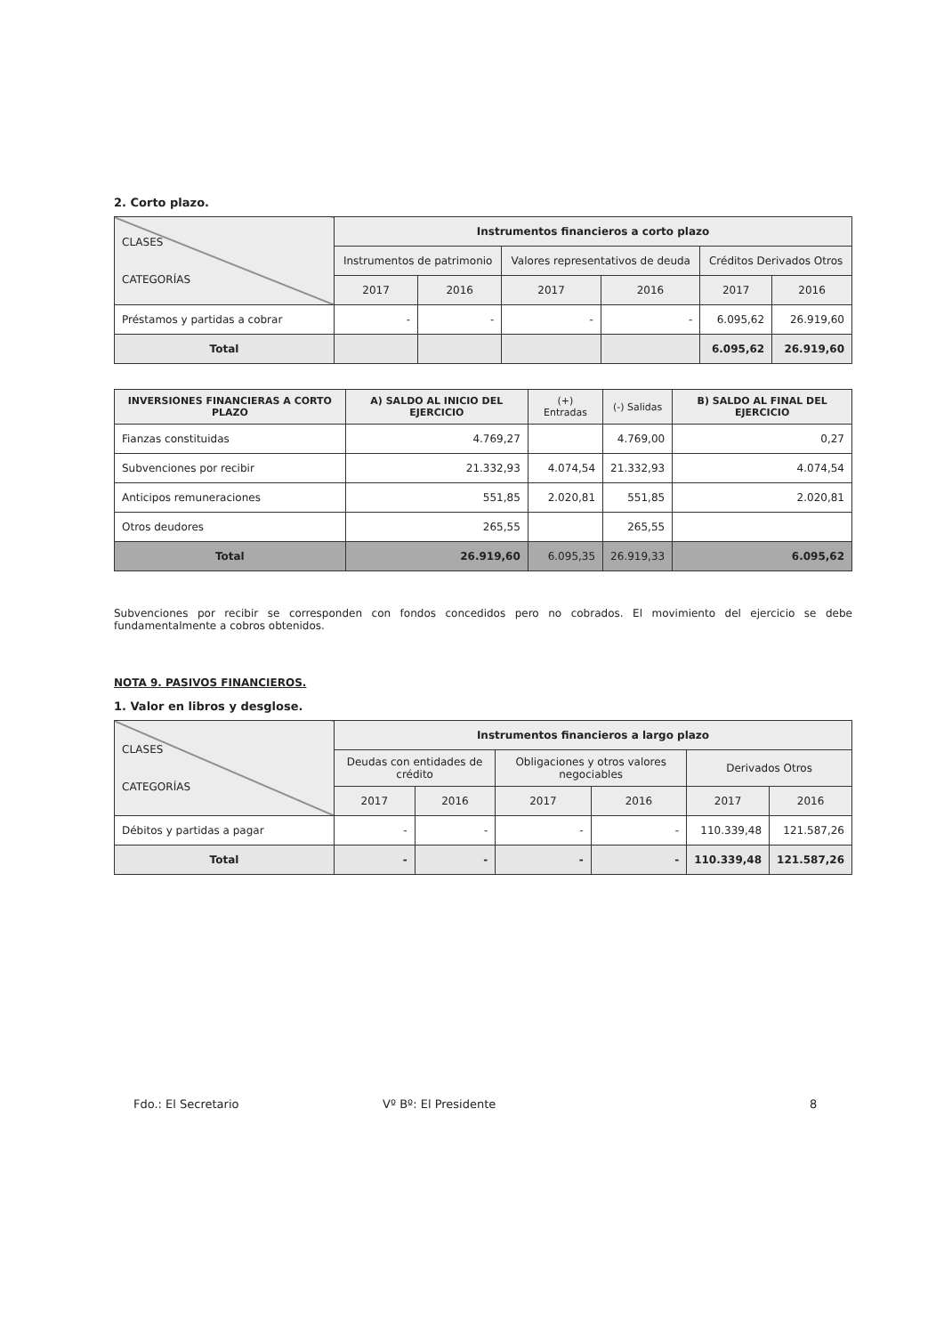2. Corto plazo.
| CLASES CATEGORÍAS | Instrumentos financieros a corto plazo | | | | | |
| --- | --- | --- | --- | --- | --- | --- |
| | Instrumentos de patrimonio | | Valores representativos de deuda | | Créditos Derivados Otros | |
| | 2017 | 2016 | 2017 | 2016 | 2017 | 2016 |
| Préstamos y partidas a cobrar | - | - | - | - | 6.095,62 | 26.919,60 |
| Total | | | | | 6.095,62 | 26.919,60 |
| INVERSIONES FINANCIERAS A CORTO PLAZO | A) SALDO AL INICIO DEL EJERCICIO | (+) Entradas | (-) Salidas | B) SALDO AL FINAL DEL EJERCICIO |
| --- | --- | --- | --- | --- |
| Fianzas constituidas | 4.769,27 | | 4.769,00 | 0,27 |
| Subvenciones por recibir | 21.332,93 | 4.074,54 | 21.332,93 | 4.074,54 |
| Anticipos remuneraciones | 551,85 | 2.020,81 | 551,85 | 2.020,81 |
| Otros deudores | 265,55 | | 265,55 | |
| Total | 26.919,60 | 6.095,35 | 26.919,33 | 6.095,62 |
Subvenciones por recibir se corresponden con fondos concedidos pero no cobrados. El movimiento del ejercicio se debe fundamentalmente a cobros obtenidos.
NOTA 9. PASIVOS FINANCIEROS.
1. Valor en libros y desglose.
| CLASES CATEGORÍAS | Instrumentos financieros a largo plazo | | | | | |
| --- | --- | --- | --- | --- | --- | --- |
| | Deudas con entidades de crédito | | Obligaciones y otros valores negociables | | Derivados Otros | |
| | 2017 | 2016 | 2017 | 2016 | 2017 | 2016 |
| Débitos y partidas a pagar | - | - | - | - | 110.339,48 | 121.587,26 |
| Total | - | - | - | - | 110.339,48 | 121.587,26 |
Fdo.: El Secretario Vº Bº: El Presidente 8